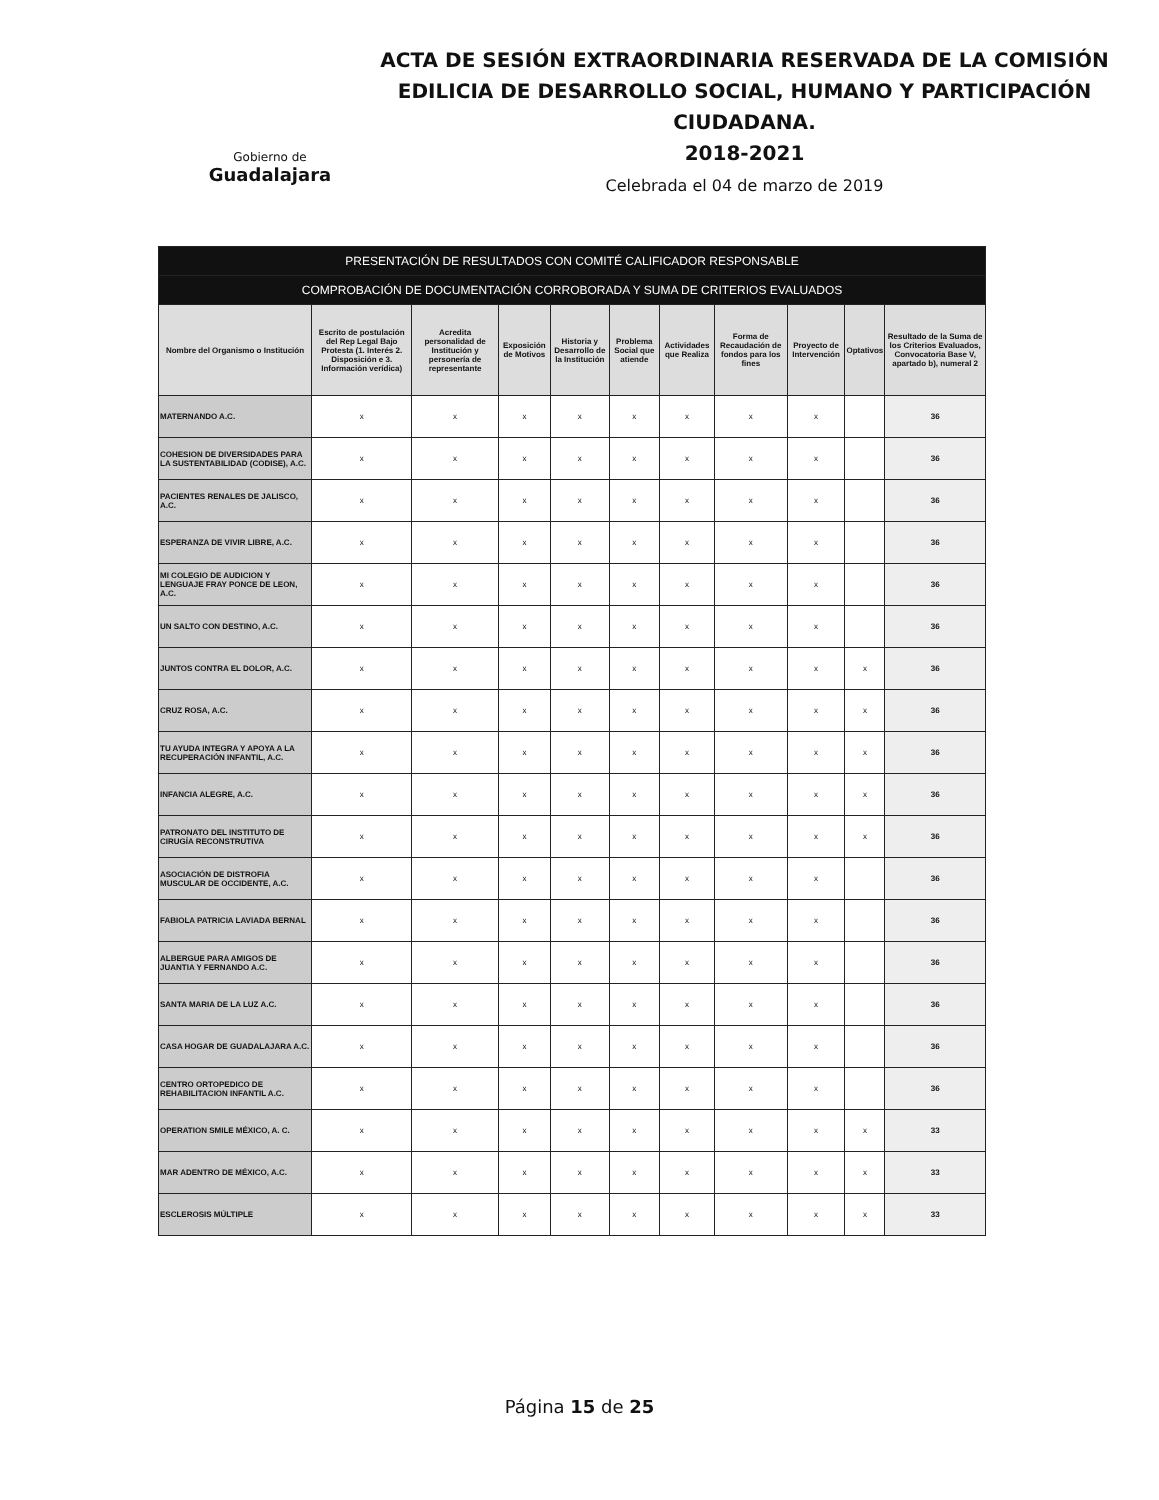Gobierno de
Guadalajara
ACTA DE SESIÓN EXTRAORDINARIA RESERVADA DE LA COMISIÓN EDILICIA DE DESARROLLO SOCIAL, HUMANO Y PARTICIPACIÓN CIUDADANA.
2018-2021
Celebrada el 04 de marzo de 2019
| PRESENTACIÓN DE RESULTADOS CON COMITÉ CALIFICADOR RESPONSABLE | | | | | | | | | | |
| COMPROBACIÓN DE DOCUMENTACIÓN CORROBORADA Y SUMA DE CRITERIOS EVALUADOS | | | | | | | | | | |
| Nombre del Organismo o Institución | Escrito de postulación del Rep Legal Bajo Protesta (1. Interés 2. Disposición e 3. Información verídica) | Acredita personalidad de Institución y personería de representante | Exposición de Motivos | Historia y Desarrollo de la Institución | Problema Social que atiende | Actividades que Realiza | Forma de Recaudación de fondos para los fines | Proyecto de Intervención | Optativos | Resultado de la Suma de los Criterios Evaluados, Convocatoria Base V, apartado b), numeral 2 |
| MATERNANDO A.C. | x | x | x | x | x | x | x | x | | 36 |
| COHESION DE DIVERSIDADES PARA LA SUSTENTABILIDAD (CODISE), A.C. | x | x | x | x | x | x | x | x | | 36 |
| PACIENTES RENALES DE JALISCO, A.C. | x | x | x | x | x | x | x | x | | 36 |
| ESPERANZA DE VIVIR LIBRE, A.C. | x | x | x | x | x | x | x | x | | 36 |
| MI COLEGIO DE AUDICION Y LENGUAJE FRAY PONCE DE LEON, A.C. | x | x | x | x | x | x | x | x | | 36 |
| UN SALTO CON DESTINO, A.C. | x | x | x | x | x | x | x | x | | 36 |
| JUNTOS CONTRA EL DOLOR, A.C. | x | x | x | x | x | x | x | x | x | 36 |
| CRUZ ROSA, A.C. | x | x | x | x | x | x | x | x | x | 36 |
| TU AYUDA INTEGRA Y APOYA A LA RECUPERACIÓN INFANTIL, A.C. | x | x | x | x | x | x | x | x | x | 36 |
| INFANCIA ALEGRE, A.C. | x | x | x | x | x | x | x | x | x | 36 |
| PATRONATO DEL INSTITUTO DE CIRUGÍA RECONSTRUTIVA | x | x | x | x | x | x | x | x | x | 36 |
| ASOCIACIÓN DE DISTROFIA MUSCULAR DE OCCIDENTE, A.C. | x | x | x | x | x | x | x | x | | 36 |
| FABIOLA PATRICIA LAVIADA BERNAL | x | x | x | x | x | x | x | x | | 36 |
| ALBERGUE PARA AMIGOS DE JUANTIA Y FERNANDO A.C. | x | x | x | x | x | x | x | x | | 36 |
| SANTA MARIA DE LA LUZ A.C. | x | x | x | x | x | x | x | x | | 36 |
| CASA HOGAR DE GUADALAJARA A.C. | x | x | x | x | x | x | x | x | | 36 |
| CENTRO ORTOPEDICO DE REHABILITACION INFANTIL A.C. | x | x | x | x | x | x | x | x | | 36 |
| OPERATION SMILE MÉXICO, A. C. | x | x | x | x | x | x | x | x | x | 33 |
| MAR ADENTRO DE MÉXICO, A.C. | x | x | x | x | x | x | x | x | x | 33 |
| ESCLEROSIS MÚLTIPLE | x | x | x | x | x | x | x | x | x | 33 |
Página 15 de 25